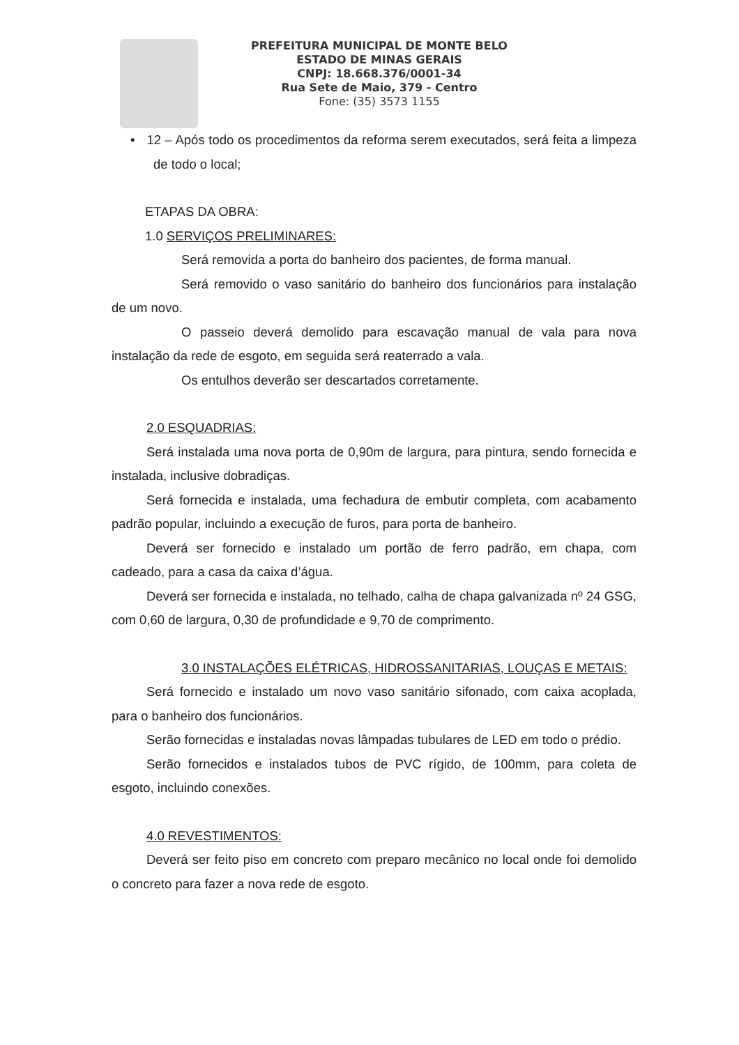PREFEITURA MUNICIPAL DE MONTE BELO
ESTADO DE MINAS GERAIS
CNPJ: 18.668.376/0001-34
Rua Sete de Maio, 379 - Centro
Fone: (35) 3573 1155
• 12 – Após todo os procedimentos da reforma serem executados, será feita a limpeza de todo o local;
ETAPAS DA OBRA:
1.0 SERVIÇOS PRELIMINARES:
Será removida a porta do banheiro dos pacientes, de forma manual.
Será removido o vaso sanitário do banheiro dos funcionários para instalação de um novo.
O passeio deverá demolido para escavação manual de vala para nova instalação da rede de esgoto, em seguida será reaterrado a vala.
Os entulhos deverão ser descartados corretamente.
2.0 ESQUADRIAS:
Será instalada uma nova porta de 0,90m de largura, para pintura, sendo fornecida e instalada, inclusive dobradiças.
Será fornecida e instalada, uma fechadura de embutir completa, com acabamento padrão popular, incluindo a execução de furos, para porta de banheiro.
Deverá ser fornecido e instalado um portão de ferro padrão, em chapa, com cadeado, para a casa da caixa d’água.
Deverá ser fornecida e instalada, no telhado, calha de chapa galvanizada nº 24 GSG, com 0,60 de largura, 0,30 de profundidade e 9,70 de comprimento.
3.0 INSTALAÇÕES ELÉTRICAS, HIDROSSANITARIAS, LOUÇAS E METAIS:
Será fornecido e instalado um novo vaso sanitário sifonado, com caixa acoplada, para o banheiro dos funcionários.
Serão fornecidas e instaladas novas lâmpadas tubulares de LED em todo o prédio.
Serão fornecidos e instalados tubos de PVC rígido, de 100mm, para coleta de esgoto, incluindo conexões.
4.0 REVESTIMENTOS:
Deverá ser feito piso em concreto com preparo mecânico no local onde foi demolido o concreto para fazer a nova rede de esgoto.